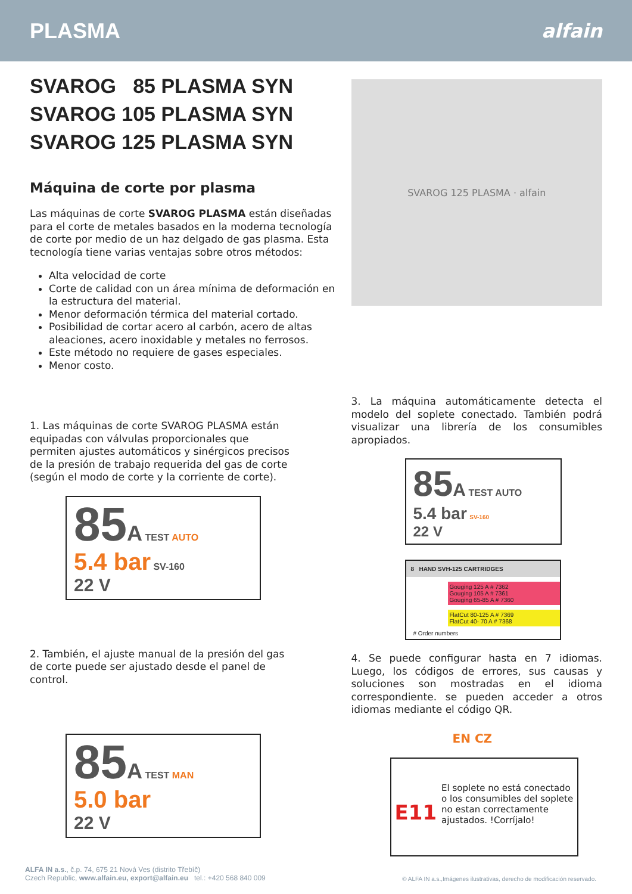PLASMA alfain
SVAROG 85 PLASMA SYN
SVAROG 105 PLASMA SYN
SVAROG 125 PLASMA SYN
Máquina de corte por plasma
Las máquinas de corte SVAROG PLASMA están diseñadas para el corte de metales basados en la moderna tecnología de corte por medio de un haz delgado de gas plasma. Esta tecnología tiene varias ventajas sobre otros métodos:
Alta velocidad de corte
Corte de calidad con un área mínima de deformación en la estructura del material.
Menor deformación térmica del material cortado.
Posibilidad de cortar acero al carbón, acero de altas aleaciones, acero inoxidable y metales no ferrosos.
Este método no requiere de gases especiales.
Menor costo.
1. Las máquinas de corte SVAROG PLASMA están equipadas con válvulas proporcionales que permiten ajustes automáticos y sinérgicos precisos de la presión de trabajo requerida del gas de corte (según el modo de corte y la corriente de corte).
85 A TEST AUTO
5.4 bar SV-160
22 V
2. También, el ajuste manual de la presión del gas de corte puede ser ajustado desde el panel de control.
85 A TEST MAN
5.0 bar
22 V
SVAROG 125 PLASMA · alfain
3. La máquina automáticamente detecta el modelo del soplete conectado. También podrá visualizar una librería de los consumibles apropiados.
85 A TEST AUTO
5.4 bar SV-160
22 V
8 HAND SVH-125 CARTRIDGES
Gouging 125 A # 7362
Gouging 105 A # 7361
Gouging 65-85 A # 7360
FlatCut 80-125 A # 7369
FlatCut 40- 70 A # 7368
# Order numbers
4. Se puede configurar hasta en 7 idiomas. Luego, los códigos de errores, sus causas y soluciones son mostradas en el idioma correspondiente. se pueden acceder a otros idiomas mediante el código QR.
EN CZ
E11
El soplete no está conectado o los consumibles del soplete no estan correctamente ajustados. !Corríjalo!
ALFA IN a.s., č.p. 74, 675 21 Nová Ves (distrito Třebíč)
Czech Republic, www.alfain.eu, export@alfain.eu tel.: +420 568 840 009
© ALFA IN a.s.,Imágenes ilustrativas, derecho de modificación reservado.